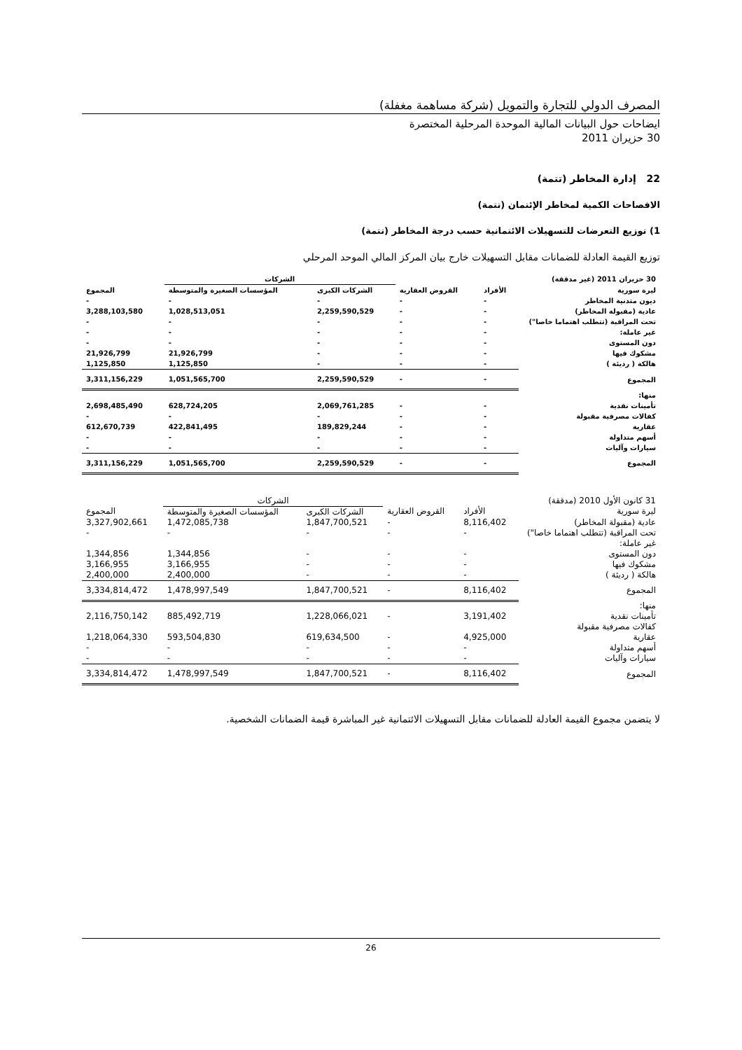المصرف الدولي للتجارة والتمويل (شركة مساهمة مغفلة)
ايضاحات حول البيانات المالية الموحدة المرحلية المختصرة
30 حزيران 2011
22 إدارة المخاطر (تتمة)
الافصاحات الكمية لمخاطر الإئتمان (تتمة)
1) توزيع التعرضات للتسهيلات الائتمانية حسب درجة المخاطر (تتمة)
توزيع القيمة العادلة للضمانات مقابل التسهيلات خارج بيان المركز المالي الموحد المرحلي
| 30 حزيران 2011 (غير مدققة) | | | الشركات | | |
| --- | --- | --- | --- | --- | --- |
| ليرة سورية | الأفراد | القروض العقارية | الشركات الكبرى | المؤسسات الصغيرة والمتوسطة | المجموع |
| ديون متدنية المخاطر | - | - | - | - | - |
| عادية (مقبولة المخاطر) | - | - | 2,259,590,529 | 1,028,513,051 | 3,288,103,580 |
| تحت المراقبة (تتطلب اهتماما خاصا") | - | - | - | - | - |
| غير عاملة: | - | - | - | - | - |
| دون المستوى | - | - | - | - | - |
| مشكوك فيها | - | - | - | 21,926,799 | 21,926,799 |
| هالكة ( رديئة ) | - | - | - | 1,125,850 | 1,125,850 |
| المجموع | - | - | 2,259,590,529 | 1,051,565,700 | 3,311,156,229 |
| منها: | | | | | |
| تأمينات نقدية | - | - | 2,069,761,285 | 628,724,205 | 2,698,485,490 |
| كفالات مصرفية مقبولة | - | - | - | - | - |
| عقارية | - | - | 189,829,244 | 422,841,495 | 612,670,739 |
| أسهم متداولة | - | - | - | - | - |
| سيارات وآليات | - | - | - | - | - |
| المجموع | - | - | 2,259,590,529 | 1,051,565,700 | 3,311,156,229 |
| 31 كانون الأول 2010 (مدققة) | | | الشركات | | |
| --- | --- | --- | --- | --- | --- |
| ليرة سورية | الأفراد | القروض العقارية | الشركات الكبرى | المؤسسات الصغيرة والمتوسطة | المجموع |
| عادية (مقبولة المخاطر) | 8,116,402 | - | 1,847,700,521 | 1,472,085,738 | 3,327,902,661 |
| تحت المراقبة (تتطلب اهتماما خاصا") | - | - | - | - | - |
| غير عاملة: | | | | | |
| دون المستوى | - | - | - | 1,344,856 | 1,344,856 |
| مشكوك فيها | - | - | - | 3,166,955 | 3,166,955 |
| هالكة ( رديئة ) | - | - | - | 2,400,000 | 2,400,000 |
| المجموع | 8,116,402 | - | 1,847,700,521 | 1,478,997,549 | 3,334,814,472 |
| منها: | | | | | |
| تأمينات نقدية | 3,191,402 | - | 1,228,066,021 | 885,492,719 | 2,116,750,142 |
| كفالات مصرفية مقبولة | | | | | |
| عقارية | 4,925,000 | - | 619,634,500 | 593,504,830 | 1,218,064,330 |
| أسهم متداولة | - | - | - | - | - |
| سيارات وآليات | - | - | - | - | - |
| المجموع | 8,116,402 | - | 1,847,700,521 | 1,478,997,549 | 3,334,814,472 |
لا يتضمن مجموع القيمة العادلة للضمانات مقابل التسهيلات الائتمانية غير المباشرة قيمة الضمانات الشخصية.
26